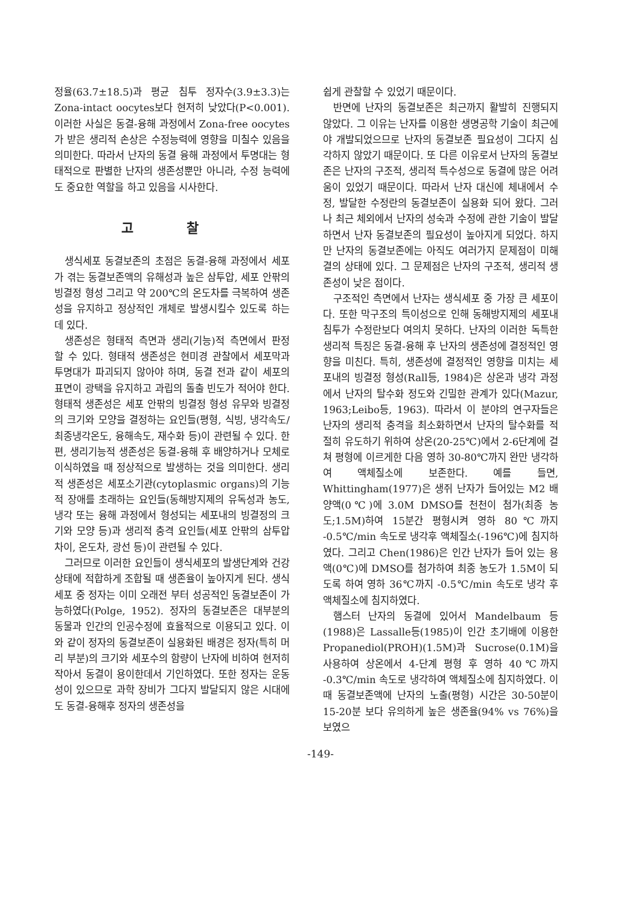정율(63.7±18.5)과 평균 침투 정자수(3.9±3.3)는 Zona-intact oocytes보다 현저히 낮았다(P<0.001). 이러한 사실은 동결-융해 과정에서 Zona-free oocytes가 받은 생리적 손상은 수정능력에 영향을 미칠수 있음을 의미한다. 따라서 난자의 동결 융해 과정에서 투명대는 형태적으로 판별한 난자의 생존성뿐만 아니라, 수정 능력에도 중요한 역할을 하고 있음을 시사한다.
고 찰
생식세포 동결보존의 초점은 동결-융해 과정에서 세포가 겪는 동결보존액의 유해성과 높은 삼투압, 세포 안팎의 빙결정 형성 그리고 약 200℃의 온도차를 극복하여 생존성을 유지하고 정상적인 개체로 발생시킬수 있도록 하는데 있다.
생존성은 형태적 측면과 생리(기능)적 측면에서 판정 할 수 있다. 형태적 생존성은 현미경 관찰에서 세포막과 투명대가 파괴되지 않아야 하며, 동결 전과 같이 세포의 표면이 광택을 유지하고 과립의 돌출 빈도가 적어야 한다. 형태적 생존성은 세포 안팎의 빙결정 형성 유무와 빙결정의 크기와 모양을 결정하는 요인들(평형, 식빙, 냉각속도/최종냉각온도, 융해속도, 재수화 등)이 관련될 수 있다. 한편, 생리기능적 생존성은 동결-융해 후 배양하거나 모체로 이식하였을 때 정상적으로 발생하는 것을 의미한다. 생리적 생존성은 세포소기관(cytoplasmic organs)의 기능적 장애를 초래하는 요인들(동해방지제의 유독성과 농도, 냉각 또는 융해 과정에서 형성되는 세포내의 빙결정의 크기와 모양 등)과 생리적 충격 요인들(세포 안팎의 삼투압 차이, 온도차, 광선 등)이 관련될 수 있다.
그러므로 이러한 요인들이 생식세포의 발생단계와 건강 상태에 적합하게 조합될 때 생존율이 높아지게 된다. 생식세포 중 정자는 이미 오래전 부터 성공적인 동결보존이 가능하였다(Polge, 1952). 정자의 동결보존은 대부분의 동물과 인간의 인공수정에 효율적으로 이용되고 있다. 이와 같이 정자의 동결보존이 실용화된 배경은 정자(특히 머리 부분)의 크기와 세포수의 함량이 난자에 비하여 현저히 작아서 동결이 용이한데서 기인하였다. 또한 정자는 운동성이 있으므로 과학 장비가 그다지 발달되지 않은 시대에도 동결-융해후 정자의 생존성을
쉽게 관찰할 수 있었기 때문이다.
반면에 난자의 동결보존은 최근까지 활발히 진행되지 않았다. 그 이유는 난자를 이용한 생명공학 기술이 최근에야 개발되었으므로 난자의 동결보존 필요성이 그다지 심각하지 않았기 때문이다. 또 다른 이유로서 난자의 동결보존은 난자의 구조적, 생리적 특수성으로 동결에 많은 어려움이 있었기 때문이다. 따라서 난자 대신에 체내에서 수정, 발달한 수정란의 동결보존이 실용화 되어 왔다. 그러나 최근 체외에서 난자의 성숙과 수정에 관한 기술이 발달하면서 난자 동결보존의 필요성이 높아지게 되었다. 하지만 난자의 동결보존에는 아직도 여러가지 문제점이 미해결의 상태에 있다. 그 문제점은 난자의 구조적, 생리적 생존성이 낮은 점이다.
구조적인 측면에서 난자는 생식세포 중 가장 큰 세포이다. 또한 막구조의 특이성으로 인해 동해방지제의 세포내 침투가 수정란보다 여의치 못하다. 난자의 이러한 독특한 생리적 특징은 동결-융해 후 난자의 생존성에 결정적인 영향을 미친다. 특히, 생존성에 결정적인 영향을 미치는 세포내의 빙결정 형성(Rall등, 1984)은 상온과 냉각 과정에서 난자의 탈수화 정도와 긴밀한 관계가 있다(Mazur, 1963;Leibo등, 1963). 따라서 이 분야의 연구자들은 난자의 생리적 충격을 최소화하면서 난자의 탈수화를 적절히 유도하기 위하여 상온(20-25℃)에서 2-6단계에 걸쳐 평형에 이르게한 다음 영하 30-80℃까지 완만 냉각하여 액체질소에 보존한다. 예를 들면, Whittingham(1977)은 생쥐 난자가 들어있는 M2 배양액(0℃)에 3.0M DMSO를 천천이 첨가(최종 농도;1.5M)하여 15분간 평형시켜 영하 80℃까지 -0.5℃/min 속도로 냉각후 액체질소(-196℃)에 침지하였다. 그리고 Chen(1986)은 인간 난자가 들어 있는 용액(0℃)에 DMSO를 첨가하여 최종 농도가 1.5M이 되도록 하여 영하 36℃까지 -0.5℃/min 속도로 냉각 후 액체질소에 침지하였다.
햄스터 난자의 동결에 있어서 Mandelbaum 등(1988)은 Lassalle등(1985)이 인간 초기배에 이용한 Propanediol(PROH)(1.5M)과 Sucrose(0.1M)을 사용하여 상온에서 4-단계 평형 후 영하 40℃까지 -0.3℃/min 속도로 냉각하여 액체질소에 침지하였다. 이때 동결보존액에 난자의 노출(평형) 시간은 30-50분이 15-20분 보다 유의하게 높은 생존율(94% vs 76%)을 보였으
-149-